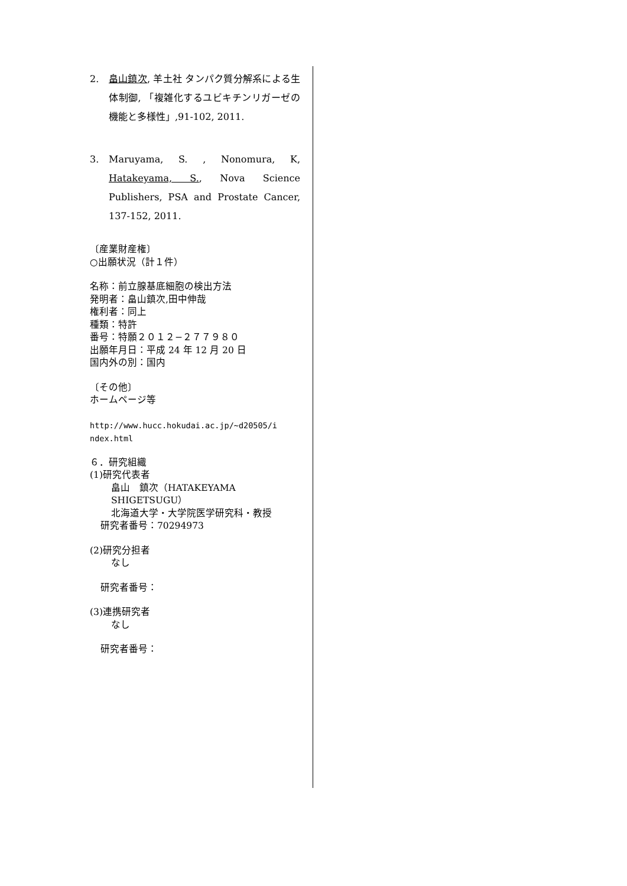2. 畠山鎮次, 羊土社 タンパク質分解系による生体制御, 「複雑化するユビキチンリガーゼの機能と多様性」,91-102, 2011.
3. Maruyama, S. , Nonomura, K, Hatakeyama, S., Nova Science Publishers, PSA and Prostate Cancer, 137-152, 2011.
〔産業財産権〕
○出願状況（計１件）
名称：前立腺基底細胞の検出方法
発明者：畠山鎮次,田中伸哉
権利者：同上
種類：特許
番号：特願２０１２−２７７９８０
出願年月日：平成 24 年 12 月 20 日
国内外の別：国内
〔その他〕
ホームページ等
http://www.hucc.hokudai.ac.jp/~d20505/i
ndex.html
６．研究組織
(1)研究代表者
畠山　鎮次（HATAKEYAMA SHIGETSUGU）
北海道大学・大学院医学研究科・教授
研究者番号：70294973
(2)研究分担者
なし
研究者番号：
(3)連携研究者
なし
研究者番号：